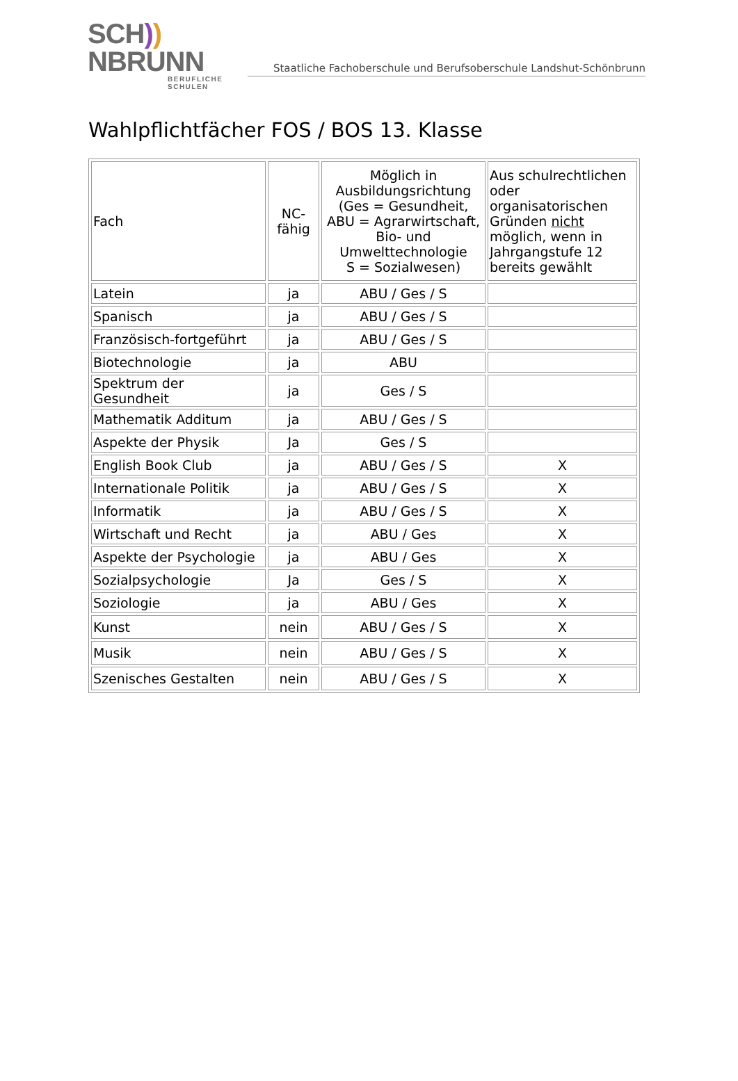SCH)) NBRUNN
BERUFLICHE SCHULEN
Staatliche Fachoberschule und Berufsoberschule Landshut-Schönbrunn
Wahlpflichtfächer FOS / BOS 13. Klasse
| Fach | NC- fähig | Möglich in Ausbildungsrichtung (Ges = Gesundheit, ABU = Agrarwirtschaft, Bio- und Umwelttechnologie S = Sozialwesen) | Aus schulrechtlichen oder organisatorischen Gründen nicht möglich, wenn in Jahrgangstufe 12 bereits gewählt |
| --- | --- | --- | --- |
| Latein | ja | ABU / Ges / S | |
| Spanisch | ja | ABU / Ges / S | |
| Französisch-fortgeführt | ja | ABU / Ges / S | |
| Biotechnologie | ja | ABU | |
| Spektrum der Gesundheit | ja | Ges / S | |
| Mathematik Additum | ja | ABU / Ges / S | |
| Aspekte der Physik | Ja | Ges / S | |
| English Book Club | ja | ABU / Ges / S | X |
| Internationale Politik | ja | ABU / Ges / S | X |
| Informatik | ja | ABU / Ges / S | X |
| Wirtschaft und Recht | ja | ABU / Ges | X |
| Aspekte der Psychologie | ja | ABU / Ges | X |
| Sozialpsychologie | Ja | Ges / S | X |
| Soziologie | ja | ABU / Ges | X |
| Kunst | nein | ABU / Ges / S | X |
| Musik | nein | ABU / Ges / S | X |
| Szenisches Gestalten | nein | ABU / Ges / S | X |